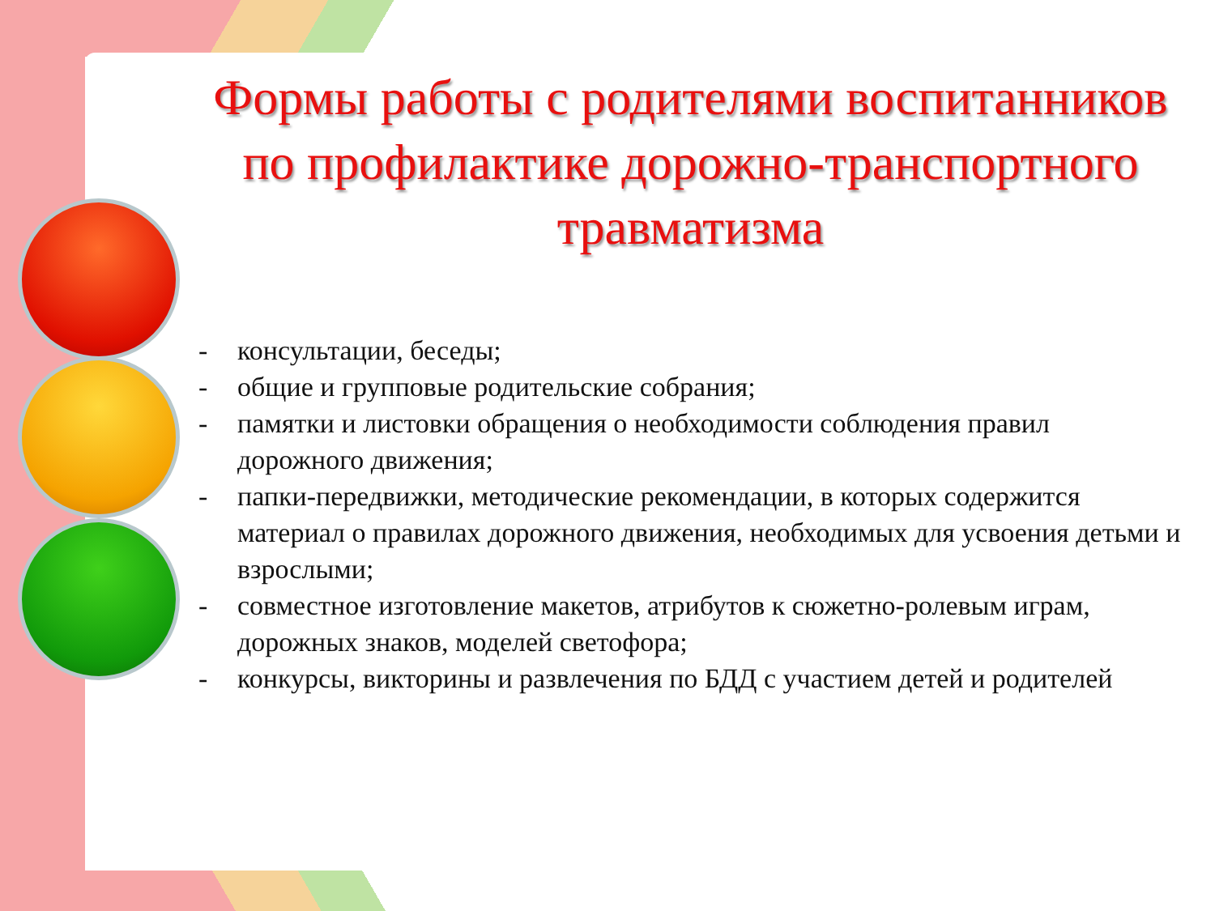Формы работы с родителями воспитанников по профилактике дорожно-транспортного травматизма
- консультации, беседы;
- общие и групповые родительские собрания;
- памятки и листовки обращения о необходимости соблюдения правил дорожного движения;
- папки-передвижки, методические рекомендации, в которых содержится материал о правилах дорожного движения, необходимых для усвоения детьми и взрослыми;
- совместное изготовление макетов, атрибутов к сюжетно-ролевым играм, дорожных знаков, моделей светофора;
- конкурсы, викторины и развлечения по БДД с участием детей и родителей